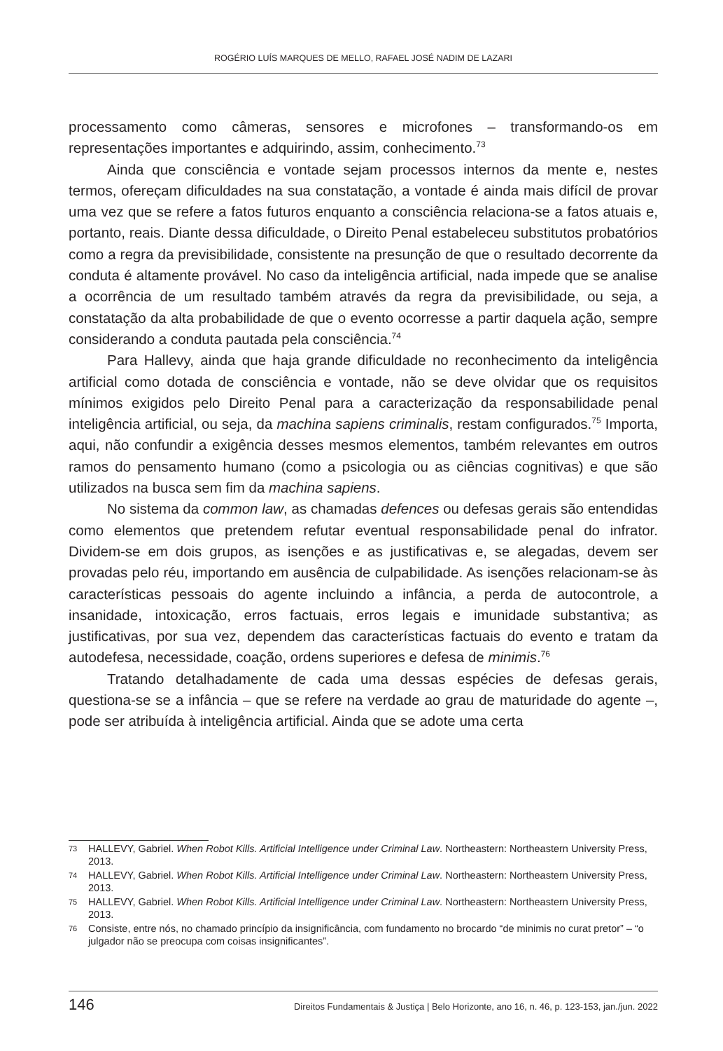ROGÉRIO LUÍS MARQUES DE MELLO, RAFAEL JOSÉ NADIM DE LAZARI
processamento como câmeras, sensores e microfones – transformando-os em representações importantes e adquirindo, assim, conhecimento.<sup>73</sup>
Ainda que consciência e vontade sejam processos internos da mente e, nestes termos, ofereçam dificuldades na sua constatação, a vontade é ainda mais difícil de provar uma vez que se refere a fatos futuros enquanto a consciência relaciona-se a fatos atuais e, portanto, reais. Diante dessa dificuldade, o Direito Penal estabeleceu substitutos probatórios como a regra da previsibilidade, consistente na presunção de que o resultado decorrente da conduta é altamente provável. No caso da inteligência artificial, nada impede que se analise a ocorrência de um resultado também através da regra da previsibilidade, ou seja, a constatação da alta probabilidade de que o evento ocorresse a partir daquela ação, sempre considerando a conduta pautada pela consciência.<sup>74</sup>
Para Hallevy, ainda que haja grande dificuldade no reconhecimento da inteligência artificial como dotada de consciência e vontade, não se deve olvidar que os requisitos mínimos exigidos pelo Direito Penal para a caracterização da responsabilidade penal inteligência artificial, ou seja, da machina sapiens criminalis, restam configurados.<sup>75</sup> Importa, aqui, não confundir a exigência desses mesmos elementos, também relevantes em outros ramos do pensamento humano (como a psicologia ou as ciências cognitivas) e que são utilizados na busca sem fim da machina sapiens.
No sistema da common law, as chamadas defences ou defesas gerais são entendidas como elementos que pretendem refutar eventual responsabilidade penal do infrator. Dividem-se em dois grupos, as isenções e as justificativas e, se alegadas, devem ser provadas pelo réu, importando em ausência de culpabilidade. As isenções relacionam-se às características pessoais do agente incluindo a infância, a perda de autocontrole, a insanidade, intoxicação, erros factuais, erros legais e imunidade substantiva; as justificativas, por sua vez, dependem das características factuais do evento e tratam da autodefesa, necessidade, coação, ordens superiores e defesa de minimis.<sup>76</sup>
Tratando detalhadamente de cada uma dessas espécies de defesas gerais, questiona-se se a infância – que se refere na verdade ao grau de maturidade do agente –, pode ser atribuída à inteligência artificial. Ainda que se adote uma certa
73 HALLEVY, Gabriel. When Robot Kills. Artificial Intelligence under Criminal Law. Northeastern: Northeastern University Press, 2013.
74 HALLEVY, Gabriel. When Robot Kills. Artificial Intelligence under Criminal Law. Northeastern: Northeastern University Press, 2013.
75 HALLEVY, Gabriel. When Robot Kills. Artificial Intelligence under Criminal Law. Northeastern: Northeastern University Press, 2013.
76 Consiste, entre nós, no chamado princípio da insignificância, com fundamento no brocardo “de minimis no curat pretor” – “o julgador não se preocupa com coisas insignificantes”.
146 Direitos Fundamentais & Justiça | Belo Horizonte, ano 16, n. 46, p. 123-153, jan./jun. 2022